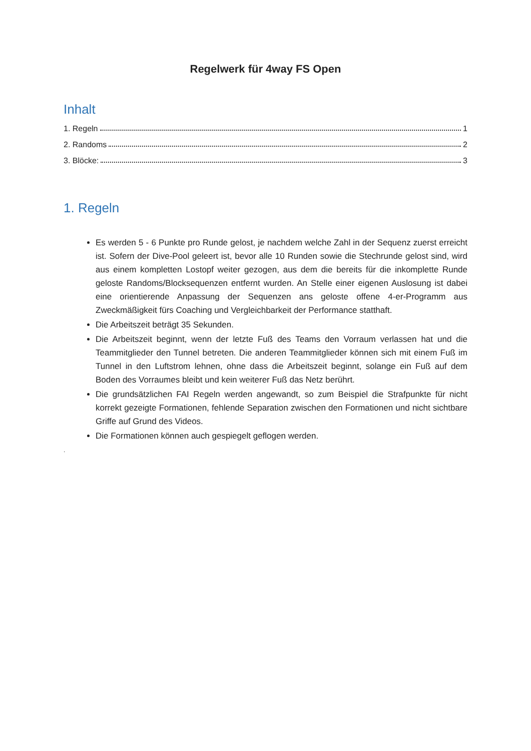Regelwerk für 4way FS Open
Inhalt
1. Regeln 1
2. Randoms 2
3. Blöcke: 3
1. Regeln
Es werden 5 - 6 Punkte pro Runde gelost, je nachdem welche Zahl in der Sequenz zuerst erreicht ist. Sofern der Dive-Pool geleert ist, bevor alle 10 Runden sowie die Stechrunde gelost sind, wird aus einem kompletten Lostopf weiter gezogen, aus dem die bereits für die inkomplette Runde geloste Randoms/Blocksequenzen entfernt wurden. An Stelle einer eigenen Auslosung ist dabei eine orientierende Anpassung der Sequenzen ans geloste offene 4-er-Programm aus Zweckmäßigkeit fürs Coaching und Vergleichbarkeit der Performance statthaft.
Die Arbeitszeit beträgt 35 Sekunden.
Die Arbeitszeit beginnt, wenn der letzte Fuß des Teams den Vorraum verlassen hat und die Teammitglieder den Tunnel betreten. Die anderen Teammitglieder können sich mit einem Fuß im Tunnel in den Luftstrom lehnen, ohne dass die Arbeitszeit beginnt, solange ein Fuß auf dem Boden des Vorraumes bleibt und kein weiterer Fuß das Netz berührt.
Die grundsätzlichen FAI Regeln werden angewandt, so zum Beispiel die Strafpunkte für nicht korrekt gezeigte Formationen, fehlende Separation zwischen den Formationen und nicht sichtbare Griffe auf Grund des Videos.
Die Formationen können auch gespiegelt geflogen werden.
.